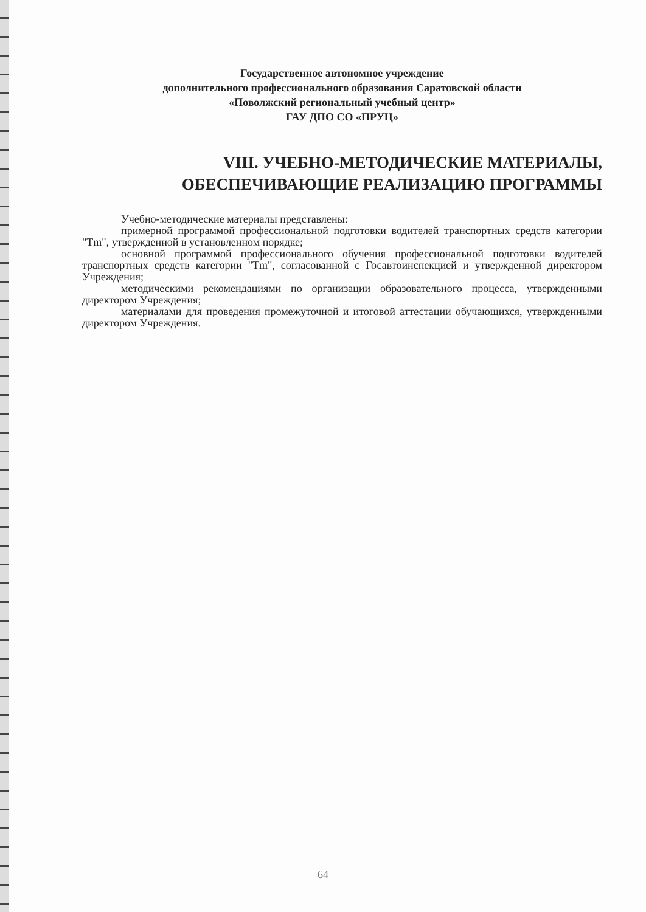Государственное автономное учреждение
дополнительного профессионального образования Саратовской области
«Поволжский региональный учебный центр»
ГАУ ДПО СО «ПРУЦ»
VIII. УЧЕБНО-МЕТОДИЧЕСКИЕ МАТЕРИАЛЫ,
ОБЕСПЕЧИВАЮЩИЕ РЕАЛИЗАЦИЮ ПРОГРАММЫ
Учебно-методические материалы представлены:
примерной программой профессиональной подготовки водителей транспортных средств категории "Tm", утвержденной в установленном порядке;
основной программой профессионального обучения профессиональной подготовки водителей транспортных средств категории "Tm", согласованной с Госавтоинспекцией и утвержденной директором Учреждения;
методическими рекомендациями по организации образовательного процесса, утвержденными директором Учреждения;
материалами для проведения промежуточной и итоговой аттестации обучающихся, утвержденными директором Учреждения.
64